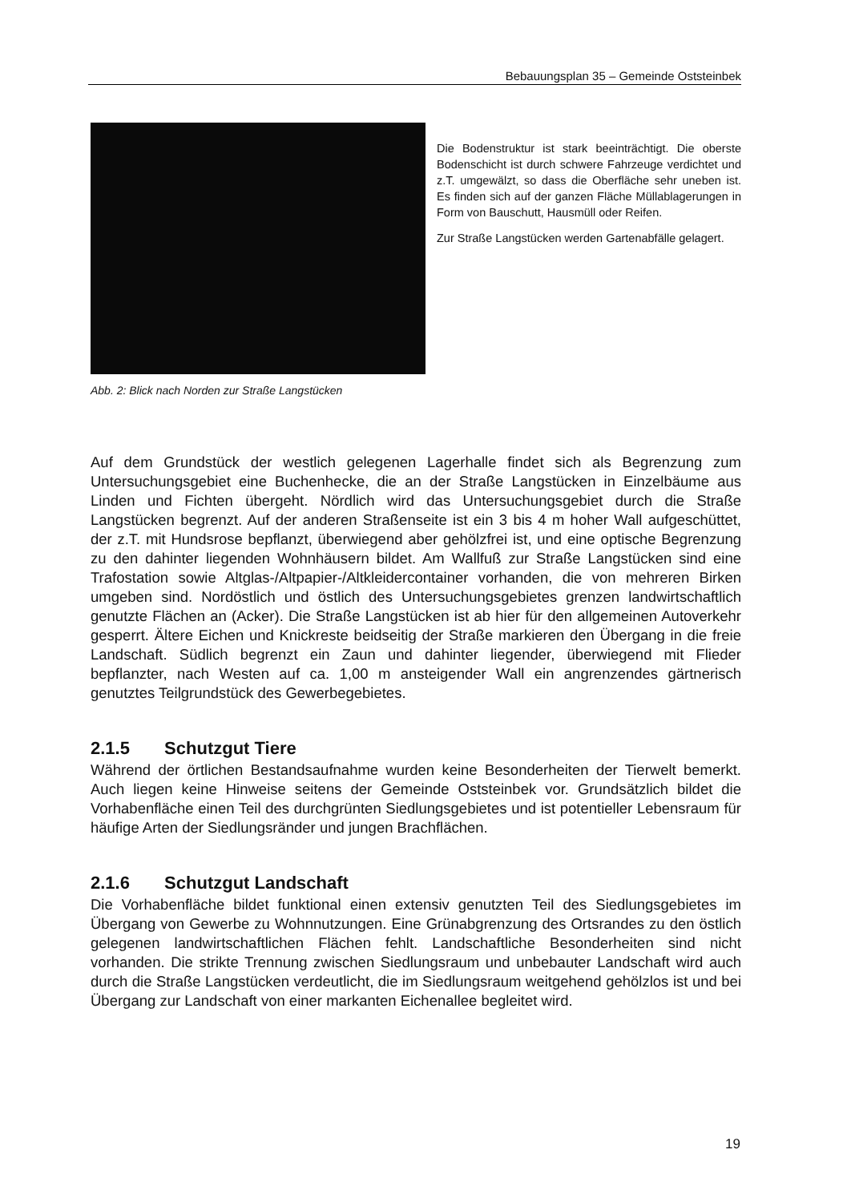Bebauungsplan 35 – Gemeinde Oststeinbek
Die Bodenstruktur ist stark beeinträchtigt. Die oberste Bodenschicht ist durch schwere Fahrzeuge verdichtet und z.T. umgewälzt, so dass die Oberfläche sehr uneben ist. Es finden sich auf der ganzen Fläche Müllablagerungen in Form von Bauschutt, Hausmüll oder Reifen.
Zur Straße Langstücken werden Gartenabfälle gelagert.
Abb. 2: Blick nach Norden zur Straße Langstücken
Auf dem Grundstück der westlich gelegenen Lagerhalle findet sich als Begrenzung zum Untersuchungsgebiet eine Buchenhecke, die an der Straße Langstücken in Einzelbäume aus Linden und Fichten übergeht. Nördlich wird das Untersuchungsgebiet durch die Straße Langstücken begrenzt. Auf der anderen Straßenseite ist ein 3 bis 4 m hoher Wall aufgeschüttet, der z.T. mit Hundsrose bepflanzt, überwiegend aber gehölzfrei ist, und eine optische Begrenzung zu den dahinter liegenden Wohnhäusern bildet. Am Wallfuß zur Straße Langstücken sind eine Trafostation sowie Altglas-/Altpapier-/Altkleidercontainer vorhanden, die von mehreren Birken umgeben sind. Nordöstlich und östlich des Untersuchungsgebietes grenzen landwirtschaftlich genutzte Flächen an (Acker). Die Straße Langstücken ist ab hier für den allgemeinen Autoverkehr gesperrt. Ältere Eichen und Knickreste beidseitig der Straße markieren den Übergang in die freie Landschaft. Südlich begrenzt ein Zaun und dahinter liegender, überwiegend mit Flieder bepflanzter, nach Westen auf ca. 1,00 m ansteigender Wall ein angrenzendes gärtnerisch genutztes Teilgrundstück des Gewerbegebietes.
2.1.5 Schutzgut Tiere
Während der örtlichen Bestandsaufnahme wurden keine Besonderheiten der Tierwelt bemerkt. Auch liegen keine Hinweise seitens der Gemeinde Oststeinbek vor. Grundsätzlich bildet die Vorhabenfläche einen Teil des durchgrünten Siedlungsgebietes und ist potentieller Lebensraum für häufige Arten der Siedlungsränder und jungen Brachflächen.
2.1.6 Schutzgut Landschaft
Die Vorhabenfläche bildet funktional einen extensiv genutzten Teil des Siedlungsgebietes im Übergang von Gewerbe zu Wohnnutzungen. Eine Grünabgrenzung des Ortsrandes zu den östlich gelegenen landwirtschaftlichen Flächen fehlt. Landschaftliche Besonderheiten sind nicht vorhanden. Die strikte Trennung zwischen Siedlungsraum und unbebauter Landschaft wird auch durch die Straße Langstücken verdeutlicht, die im Siedlungsraum weitgehend gehölzlos ist und bei Übergang zur Landschaft von einer markanten Eichenallee begleitet wird.
19